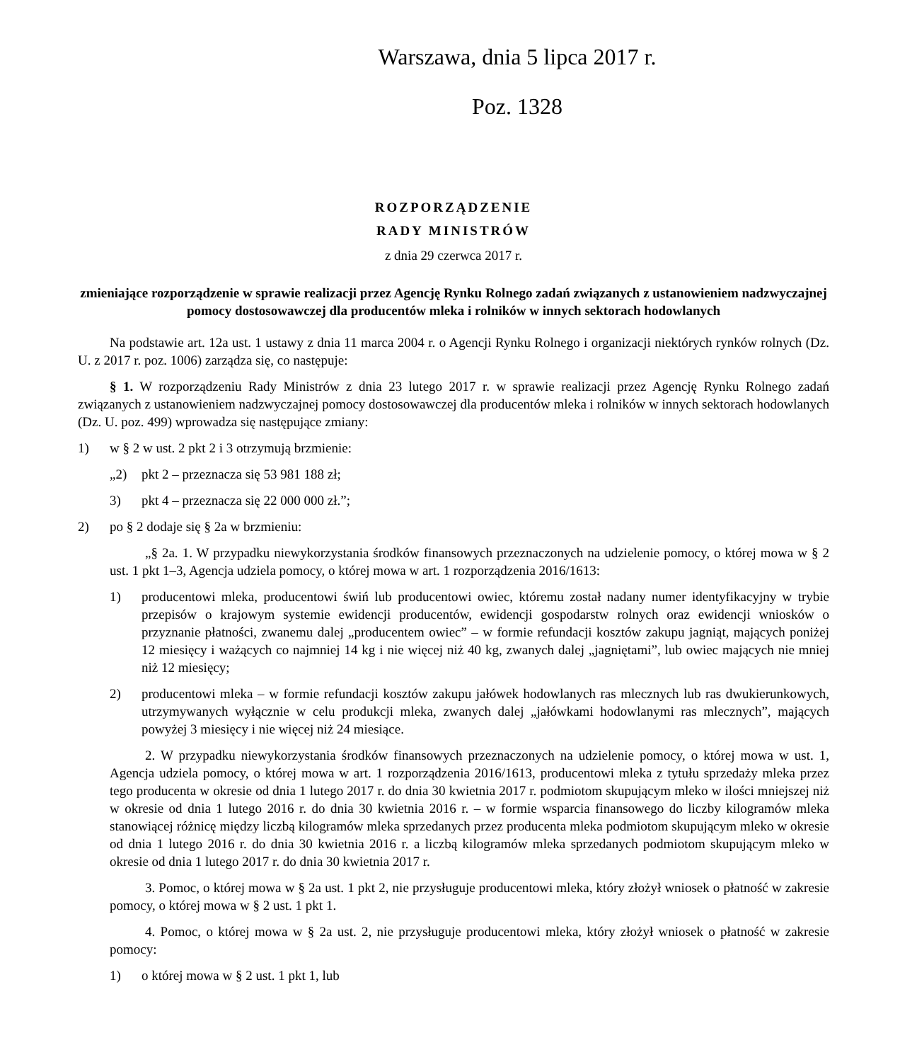Warszawa, dnia 5 lipca 2017 r.
Poz. 1328
ROZPORZĄDZENIE
RADY MINISTRÓW
z dnia 29 czerwca 2017 r.
zmieniające rozporządzenie w sprawie realizacji przez Agencję Rynku Rolnego zadań związanych z ustanowieniem nadzwyczajnej pomocy dostosowawczej dla producentów mleka i rolników w innych sektorach hodowlanych
Na podstawie art. 12a ust. 1 ustawy z dnia 11 marca 2004 r. o Agencji Rynku Rolnego i organizacji niektórych rynków rolnych (Dz. U. z 2017 r. poz. 1006) zarządza się, co następuje:
§ 1. W rozporządzeniu Rady Ministrów z dnia 23 lutego 2017 r. w sprawie realizacji przez Agencję Rynku Rolnego zadań związanych z ustanowieniem nadzwyczajnej pomocy dostosowawczej dla producentów mleka i rolników w innych sektorach hodowlanych (Dz. U. poz. 499) wprowadza się następujące zmiany:
1) w § 2 w ust. 2 pkt 2 i 3 otrzymują brzmienie:
„2) pkt 2 – przeznacza się 53 981 188 zł;
3) pkt 4 – przeznacza się 22 000 000 zł.”;
2) po § 2 dodaje się § 2a w brzmieniu:
„§ 2a. 1. W przypadku niewykorzystania środków finansowych przeznaczonych na udzielenie pomocy, o której mowa w § 2 ust. 1 pkt 1–3, Agencja udziela pomocy, o której mowa w art. 1 rozporządzenia 2016/1613:
1) producentowi mleka, producentowi świń lub producentowi owiec, któremu został nadany numer identyfikacyjny w trybie przepisów o krajowym systemie ewidencji producentów, ewidencji gospodarstw rolnych oraz ewidencji wniosków o przyznanie płatności, zwanemu dalej „producentem owiec” – w formie refundacji kosztów zakupu jagniąt, mających poniżej 12 miesięcy i ważących co najmniej 14 kg i nie więcej niż 40 kg, zwanych dalej „jagniętami”, lub owiec mających nie mniej niż 12 miesięcy;
2) producentowi mleka – w formie refundacji kosztów zakupu jałówek hodowlanych ras mlecznych lub ras dwukierunkowych, utrzymywanych wyłącznie w celu produkcji mleka, zwanych dalej „jałówkami hodowlanymi ras mlecznych”, mających powyżej 3 miesięcy i nie więcej niż 24 miesiące.
2. W przypadku niewykorzystania środków finansowych przeznaczonych na udzielenie pomocy, o której mowa w ust. 1, Agencja udziela pomocy, o której mowa w art. 1 rozporządzenia 2016/1613, producentowi mleka z tytułu sprzedaży mleka przez tego producenta w okresie od dnia 1 lutego 2017 r. do dnia 30 kwietnia 2017 r. podmiotom skupującym mleko w ilości mniejszej niż w okresie od dnia 1 lutego 2016 r. do dnia 30 kwietnia 2016 r. – w formie wsparcia finansowego do liczby kilogramów mleka stanowiącej różnicę między liczbą kilogramów mleka sprzedanych przez producenta mleka podmiotom skupującym mleko w okresie od dnia 1 lutego 2016 r. do dnia 30 kwietnia 2016 r. a liczbą kilogramów mleka sprzedanych podmiotom skupującym mleko w okresie od dnia 1 lutego 2017 r. do dnia 30 kwietnia 2017 r.
3. Pomoc, o której mowa w § 2a ust. 1 pkt 2, nie przysługuje producentowi mleka, który złożył wniosek o płatność w zakresie pomocy, o której mowa w § 2 ust. 1 pkt 1.
4. Pomoc, o której mowa w § 2a ust. 2, nie przysługuje producentowi mleka, który złożył wniosek o płatność w zakresie pomocy:
1) o której mowa w § 2 ust. 1 pkt 1, lub